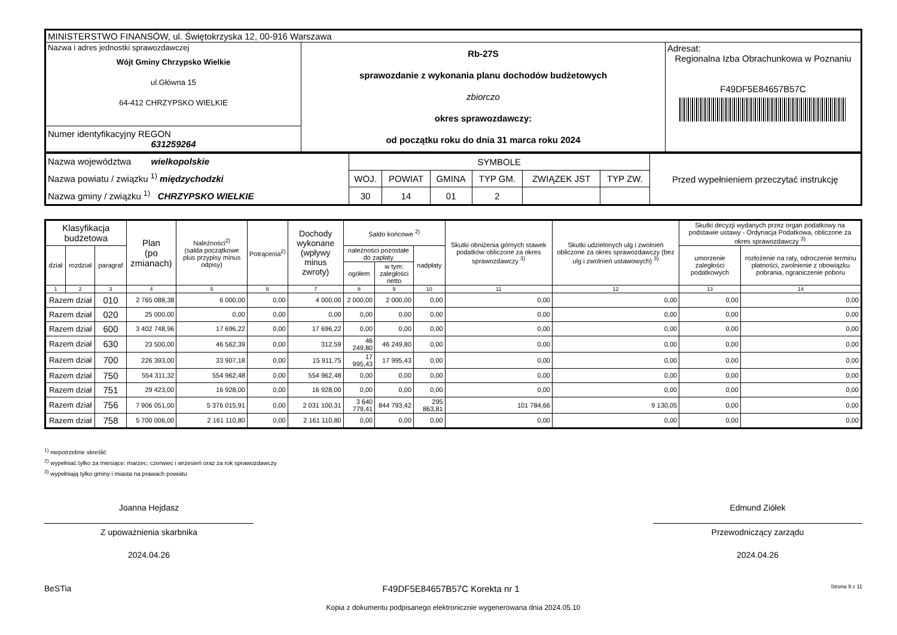| MINISTERSTWO FINANSÓW, ul. Świętokrzyska 12, 00-916 Warszawa | | |
| Nazwa i adres jednostki sprawozdawczej Wójt Gminy Chrzypsko Wielkie ul.Główna 15 64-412 CHRZYPSKO WIELKIE | Rb-27S sprawozdanie z wykonania planu dochodów budżetowych zbiorczo okres sprawozdawczy: od początku roku do dnia 31 marca roku 2024 | Adresat: Regionalna Izba Obrachunkowa w Poznaniu F49DF5E84657B57C |
| Numer identyfikacyjny REGON 631259264 | | |
| Nazwa województwa wielkopolskie Nazwa powiatu / związku <sup>1)</sup> międzychodzki Nazwa gminy / związku <sup>1)</sup> CHRZYPSKO WIELKIE | SYMBOLE | | | | | | Przed wypełnieniem przeczytać instrukcję |
| | WOJ. | POWIAT | GMINA | TYP GM. | ZWIĄZEK JST | TYP ZW. | |
| | 30 | 14 | 01 | 2 | | | |
| Klasyfikacja budżetowa | | | Plan (po zmianach) | Należności<sup>2)</sup> (salda początkowe plus przypisy minus odpisy) | Potrącenia<sup>2)</sup> | Dochody wykonane (wpływy minus zwroty) | Saldo końcowe <sup>2)</sup> | | | Skutki obniżenia górnych stawek podatków obliczone za okres sprawozdawczy <sup>3)</sup> | Skutki udzielonych ulg i zwolnień obliczone za okres sprawozdawczy (bez ulg i zwolnień ustawowych) <sup>3)</sup> | Skutki decyzji wydanych przez organ podatkowy na podstawie ustawy - Ordynacja Podatkowa, obliczone za okres sprawozdawczy <sup>3)</sup> | |
| --- | --- | --- | --- | --- | --- | --- | --- | --- | --- | --- | --- | --- | --- |
| dział | rozdział | paragraf | | | | | należności pozostałe do zapłaty | | nadpłaty | | | umorzenie zaległości podatkowych | rozłożenie na raty, odroczenie terminu płatności, zwolnienie z obowiązku pobrania, ograniczenie poboru |
| | | | | | | | ogółem | w tym: zaległości netto | | | | | |
| 1 | 2 | 3 | 4 | 5 | 6 | 7 | 8 | 9 | 10 | 11 | 12 | 13 | 14 |
| Razem dział | | 010 | 2 765 088,38 | 6 000,00 | 0,00 | 4 000,00 | 2 000,00 | 2 000,00 | 0,00 | 0,00 | 0,00 | 0,00 | 0,00 |
| Razem dział | | 020 | 25 000,00 | 0,00 | 0,00 | 0,00 | 0,00 | 0,00 | 0,00 | 0,00 | 0,00 | 0,00 | 0,00 |
| Razem dział | | 600 | 3 402 748,96 | 17 696,22 | 0,00 | 17 696,22 | 0,00 | 0,00 | 0,00 | 0,00 | 0,00 | 0,00 | 0,00 |
| Razem dział | | 630 | 23 500,00 | 46 562,39 | 0,00 | 312,59 | 46 249,80 | 46 249,80 | 0,00 | 0,00 | 0,00 | 0,00 | 0,00 |
| Razem dział | | 700 | 226 393,00 | 33 907,18 | 0,00 | 15 911,75 | 17 995,43 | 17 995,43 | 0,00 | 0,00 | 0,00 | 0,00 | 0,00 |
| Razem dział | | 750 | 554 311,32 | 554 962,48 | 0,00 | 554 962,48 | 0,00 | 0,00 | 0,00 | 0,00 | 0,00 | 0,00 | 0,00 |
| Razem dział | | 751 | 29 423,00 | 16 928,00 | 0,00 | 16 928,00 | 0,00 | 0,00 | 0,00 | 0,00 | 0,00 | 0,00 | 0,00 |
| Razem dział | | 756 | 7 906 051,00 | 5 376 015,91 | 0,00 | 2 031 100,31 | 3 640 779,41 | 844 793,42 | 295 863,81 | 101 784,66 | 9 130,05 | 0,00 | 0,00 |
| Razem dział | | 758 | 5 700 006,00 | 2 161 110,80 | 0,00 | 2 161 110,80 | 0,00 | 0,00 | 0,00 | 0,00 | 0,00 | 0,00 | 0,00 |
<sup>1)</sup> niepotrzebne skreślić
<sup>2)</sup> wypełniać tylko za miesiące: marzec, czerwiec i wrzesień oraz za rok sprawozdawczy
<sup>3)</sup> wypełniają tylko gminy i miasta na prawach powiatu
Joanna Hejdasz
Z upoważnienia skarbnika
2024.04.26
Edmund Ziółek
Przewodniczący zarządu
2024.04.26
BeSTia F49DF5E84657B57C Korekta nr 1 Strona 9 z 11
Kopia z dokumentu podpisanego elektronicznie wygenerowana dnia 2024.05.10